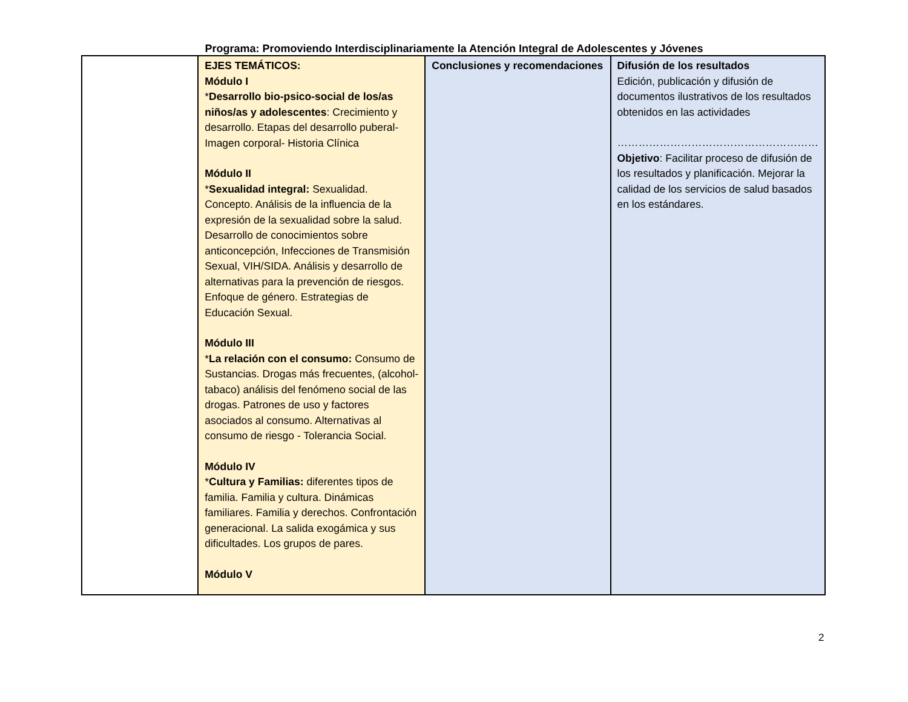Programa: Promoviendo Interdisciplinariamente la Atención Integral de Adolescentes y Jóvenes
| | EJES TEMÁTICOS: Módulo I * Desarrollo bio-psico-social de los/as niños/as y adolescentes : Crecimiento y desarrollo. Etapas del desarrollo puberal- Imagen corporal- Historia Clínica Módulo II * Sexualidad integral: Sexualidad. Concepto. Análisis de la influencia de la expresión de la sexualidad sobre la salud. Desarrollo de conocimientos sobre anticoncepción, Infecciones de Transmisión Sexual, VIH/SIDA. Análisis y desarrollo de alternativas para la prevención de riesgos. Enfoque de género. Estrategias de Educación Sexual. Módulo III * La relación con el consumo: Consumo de Sustancias. Drogas más frecuentes, (alcohol-tabaco) análisis del fenómeno social de las drogas. Patrones de uso y factores asociados al consumo. Alternativas al consumo de riesgo - Tolerancia Social. Módulo IV * Cultura y Familias: diferentes tipos de familia. Familia y cultura. Dinámicas familiares. Familia y derechos. Confrontación generacional. La salida exogámica y sus dificultades. Los grupos de pares. Módulo V | Conclusiones y recomendaciones | Difusión de los resultados Edición, publicación y difusión de documentos ilustrativos de los resultados obtenidos en las actividades ………………………………………………… Objetivo : Facilitar proceso de difusión de los resultados y planificación. Mejorar la calidad de los servicios de salud basados en los estándares. |
2